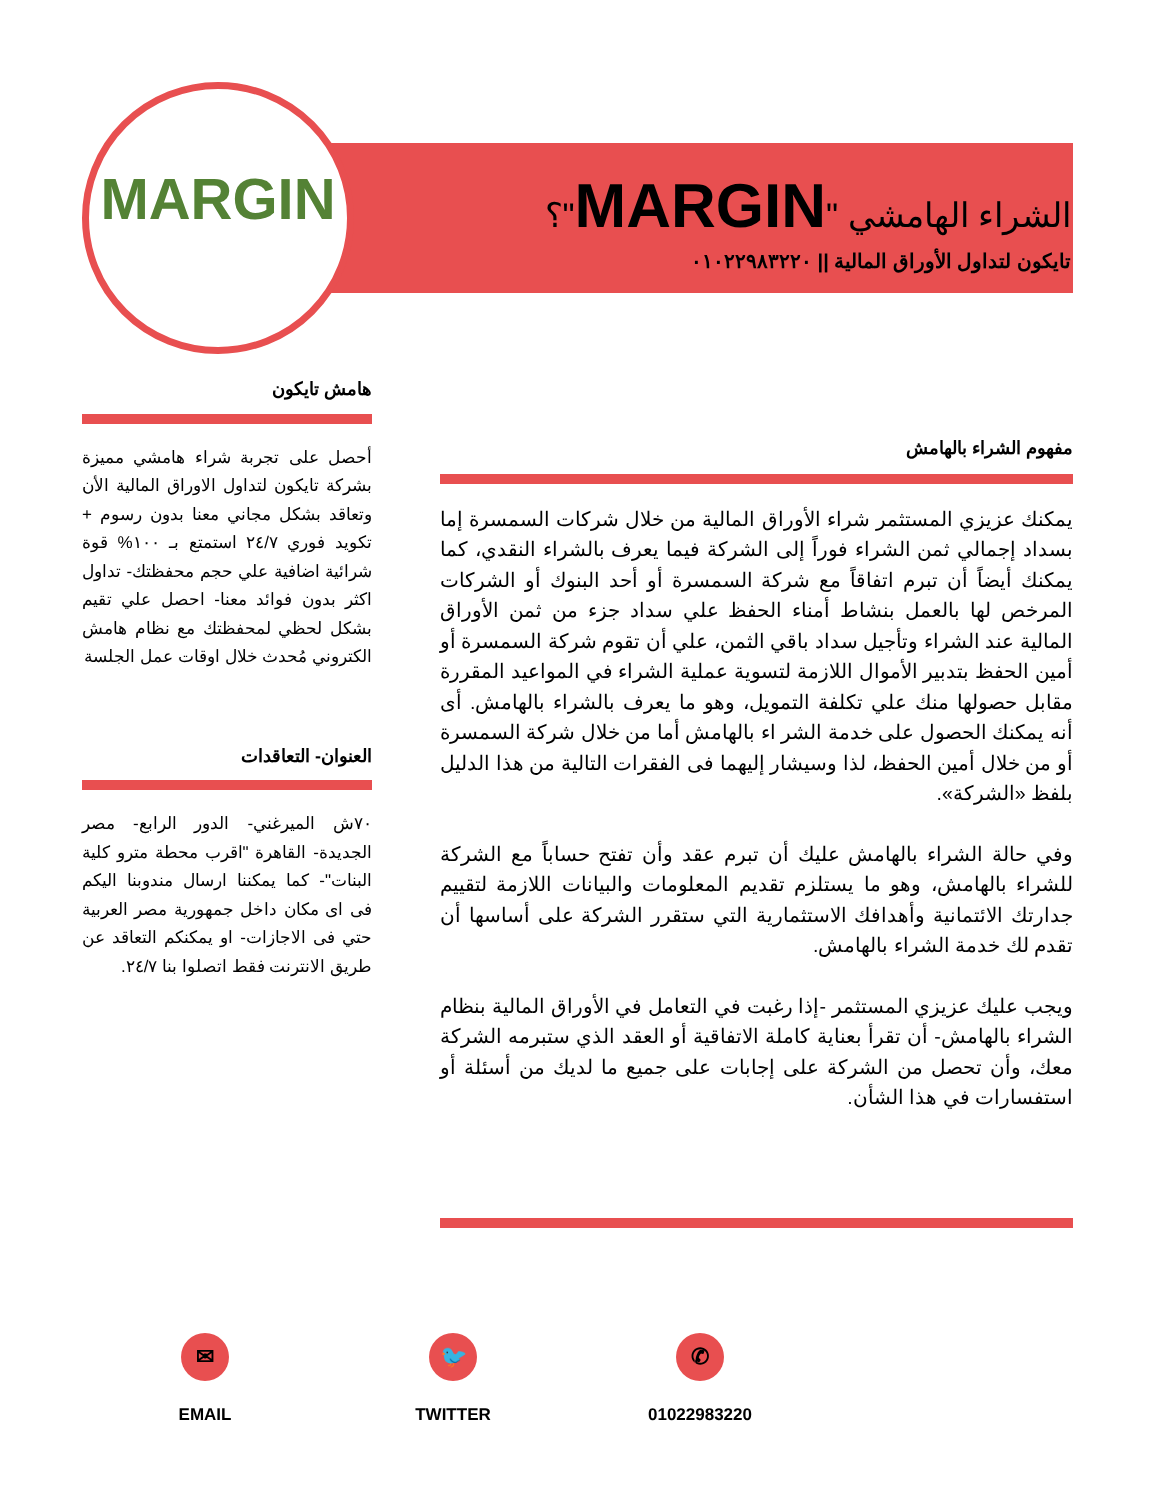MARGIN
الشراء الهامشي "MARGIN"؟
تايكون لتداول الأوراق المالية || ٠١٠٢٢٩٨٣٢٢٠
هامش تايكون
أحصل على تجربة شراء هامشي مميزة بشركة تايكون لتداول الاوراق المالية الأن وتعاقد بشكل مجاني معنا بدون رسوم + تكويد فوري ٢٤/٧ استمتع بـ ١٠٠% قوة شرائية اضافية علي حجم محفظتك- تداول اكثر بدون فوائد معنا- احصل علي تقيم بشكل لحظي لمحفظتك مع نظام هامش الكتروني مُحدث خلال اوقات عمل الجلسة
العنوان- التعاقدات
٧٠ش الميرغني- الدور الرابع- مصر الجديدة- القاهرة "اقرب محطة مترو كلية البنات"- كما يمكننا ارسال مندوبنا اليكم فى اى مكان داخل جمهورية مصر العربية حتي فى الاجازات- او يمكنكم التعاقد عن طريق الانترنت فقط اتصلوا بنا ٢٤/٧.
مفهوم الشراء بالهامش
يمكنك عزيزي المستثمر شراء الأوراق المالية من خلال شركات السمسرة إما بسداد إجمالي ثمن الشراء فوراً إلى الشركة فيما يعرف بالشراء النقدي، كما يمكنك أيضاً أن تبرم اتفاقاً مع شركة السمسرة أو أحد البنوك أو الشركات المرخص لها بالعمل بنشاط أمناء الحفظ علي سداد جزء من ثمن الأوراق المالية عند الشراء وتأجيل سداد باقي الثمن، علي أن تقوم شركة السمسرة أو أمين الحفظ بتدبير الأموال اللازمة لتسوية عملية الشراء في المواعيد المقررة مقابل حصولها منك علي تكلفة التمويل، وهو ما يعرف بالشراء بالهامش. أى أنه يمكنك الحصول على خدمة الشر اء بالهامش أما من خلال شركة السمسرة أو من خلال أمين الحفظ، لذا وسيشار إليهما فى الفقرات التالية من هذا الدليل بلفظ «الشركة».
وفي حالة الشراء بالهامش عليك أن تبرم عقد وأن تفتح حساباً مع الشركة للشراء بالهامش، وهو ما يستلزم تقديم المعلومات والبيانات اللازمة لتقييم جدارتك الائتمانية وأهدافك الاستثمارية التي ستقرر الشركة على أساسها أن تقدم لك خدمة الشراء بالهامش.
ويجب عليك عزيزي المستثمر -إذا رغبت في التعامل في الأوراق المالية بنظام الشراء بالهامش- أن تقرأ بعناية كاملة الاتفاقية أو العقد الذي ستبرمه الشركة معك، وأن تحصل من الشركة على إجابات على جميع ما لديك من أسئلة أو استفسارات في هذا الشأن.
✉
EMAIL
🐦
TWITTER
✆
01022983220